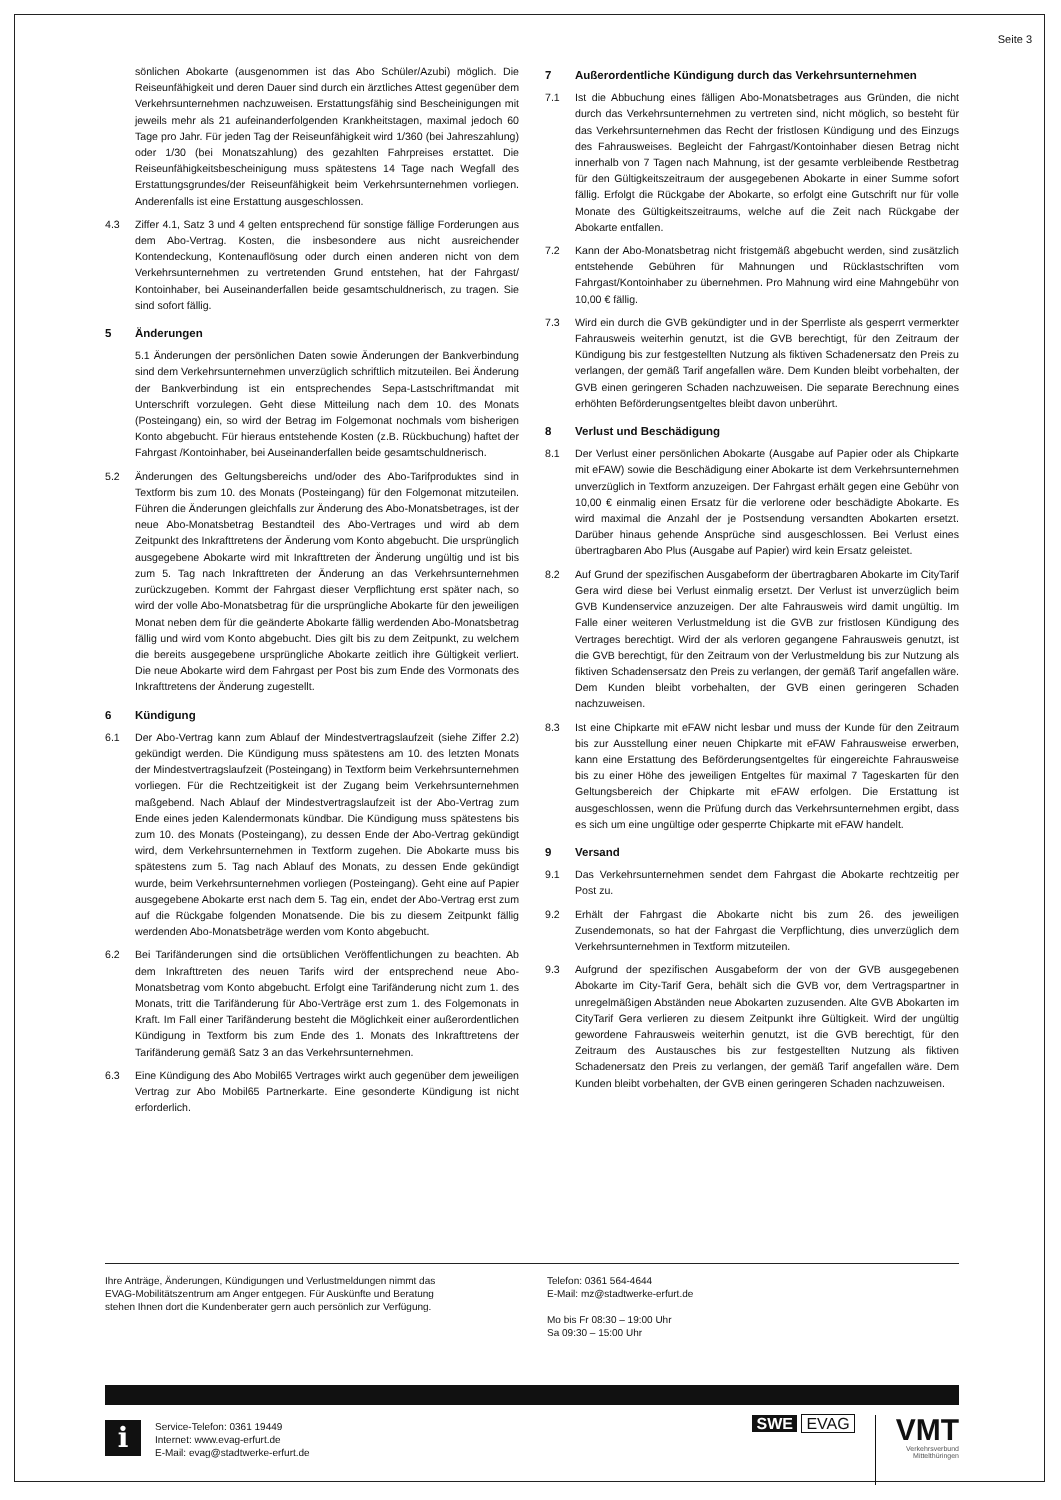Seite 3
sönlichen Abokarte (ausgenommen ist das Abo Schüler/Azubi) möglich. Die Reiseunfähigkeit und deren Dauer sind durch ein ärztliches Attest gegenüber dem Verkehrsunternehmen nachzuweisen. Erstattungsfähig sind Bescheinigungen mit jeweils mehr als 21 aufeinanderfolgenden Krankheitstagen, maximal jedoch 60 Tage pro Jahr. Für jeden Tag der Reiseunfähigkeit wird 1/360 (bei Jahreszahlung) oder 1/30 (bei Monatszahlung) des gezahlten Fahrpreises erstattet. Die Reiseunfähigkeitsbescheinigung muss spätestens 14 Tage nach Wegfall des Erstattungsgrundes/der Reiseunfähigkeit beim Verkehrsunternehmen vorliegen. Anderenfalls ist eine Erstattung ausgeschlossen.
4.3 Ziffer 4.1, Satz 3 und 4 gelten entsprechend für sonstige fällige Forderungen aus dem Abo-Vertrag. Kosten, die insbesondere aus nicht ausreichender Kontendeckung, Kontenauflösung oder durch einen anderen nicht von dem Verkehrsunternehmen zu vertretenden Grund entstehen, hat der Fahrgast/ Kontoinhaber, bei Auseinanderfallen beide gesamtschuldnerisch, zu tragen. Sie sind sofort fällig.
5 Änderungen
5.1 Änderungen der persönlichen Daten sowie Änderungen der Bankverbindung sind dem Verkehrsunternehmen unverzüglich schriftlich mitzuteilen. Bei Änderung der Bankverbindung ist ein entsprechendes Sepa-Lastschriftmandat mit Unterschrift vorzulegen. Geht diese Mitteilung nach dem 10. des Monats (Posteingang) ein, so wird der Betrag im Folgemonat nochmals vom bisherigen Konto abgebucht. Für hieraus entstehende Kosten (z.B. Rückbuchung) haftet der Fahrgast /Kontoinhaber, bei Auseinanderfallen beide gesamtschuldnerisch.
5.2 Änderungen des Geltungsbereichs und/oder des Abo-Tarifproduktes sind in Textform bis zum 10. des Monats (Posteingang) für den Folgemonat mitzuteilen. Führen die Änderungen gleichfalls zur Änderung des Abo-Monatsbetrages, ist der neue Abo-Monatsbetrag Bestandteil des Abo-Vertrages und wird ab dem Zeitpunkt des Inkrafttretens der Änderung vom Konto abgebucht. Die ursprünglich ausgegebene Abokarte wird mit Inkrafttreten der Änderung ungültig und ist bis zum 5. Tag nach Inkrafttreten der Änderung an das Verkehrsunternehmen zurückzugeben. Kommt der Fahrgast dieser Verpflichtung erst später nach, so wird der volle Abo-Monatsbetrag für die ursprüngliche Abokarte für den jeweiligen Monat neben dem für die geänderte Abokarte fällig werdenden Abo-Monatsbetrag fällig und wird vom Konto abgebucht. Dies gilt bis zu dem Zeitpunkt, zu welchem die bereits ausgegebene ursprüngliche Abokarte zeitlich ihre Gültigkeit verliert. Die neue Abokarte wird dem Fahrgast per Post bis zum Ende des Vormonats des Inkrafttretens der Änderung zugestellt.
6 Kündigung
6.1 Der Abo-Vertrag kann zum Ablauf der Mindestvertragslaufzeit (siehe Ziffer 2.2) gekündigt werden. Die Kündigung muss spätestens am 10. des letzten Monats der Mindestvertragslaufzeit (Posteingang) in Textform beim Verkehrsunternehmen vorliegen. Für die Rechtzeitigkeit ist der Zugang beim Verkehrsunternehmen maßgebend. Nach Ablauf der Mindestvertragslaufzeit ist der Abo-Vertrag zum Ende eines jeden Kalendermonats kündbar. Die Kündigung muss spätestens bis zum 10. des Monats (Posteingang), zu dessen Ende der Abo-Vertrag gekündigt wird, dem Verkehrsunternehmen in Textform zugehen. Die Abokarte muss bis spätestens zum 5. Tag nach Ablauf des Monats, zu dessen Ende gekündigt wurde, beim Verkehrsunternehmen vorliegen (Posteingang). Geht eine auf Papier ausgegebene Abokarte erst nach dem 5. Tag ein, endet der Abo-Vertrag erst zum auf die Rückgabe folgenden Monatsende. Die bis zu diesem Zeitpunkt fällig werdenden Abo-Monatsbeträge werden vom Konto abgebucht.
6.2 Bei Tarifänderungen sind die ortsüblichen Veröffentlichungen zu beachten. Ab dem Inkrafttreten des neuen Tarifs wird der entsprechend neue Abo-Monatsbetrag vom Konto abgebucht. Erfolgt eine Tarifänderung nicht zum 1. des Monats, tritt die Tarifänderung für Abo-Verträge erst zum 1. des Folgemonats in Kraft. Im Fall einer Tarifänderung besteht die Möglichkeit einer außerordentlichen Kündigung in Textform bis zum Ende des 1. Monats des Inkrafttretens der Tarifänderung gemäß Satz 3 an das Verkehrsunternehmen.
6.3 Eine Kündigung des Abo Mobil65 Vertrages wirkt auch gegenüber dem jeweiligen Vertrag zur Abo Mobil65 Partnerkarte. Eine gesonderte Kündigung ist nicht erforderlich.
7 Außerordentliche Kündigung durch das Verkehrsunternehmen
7.1 Ist die Abbuchung eines fälligen Abo-Monatsbetrages aus Gründen, die nicht durch das Verkehrsunternehmen zu vertreten sind, nicht möglich, so besteht für das Verkehrsunternehmen das Recht der fristlosen Kündigung und des Einzugs des Fahrausweises. Begleicht der Fahrgast/Kontoinhaber diesen Betrag nicht innerhalb von 7 Tagen nach Mahnung, ist der gesamte verbleibende Restbetrag für den Gültigkeitszeitraum der ausgegebenen Abokarte in einer Summe sofort fällig. Erfolgt die Rückgabe der Abokarte, so erfolgt eine Gutschrift nur für volle Monate des Gültigkeitszeitraums, welche auf die Zeit nach Rückgabe der Abokarte entfallen.
7.2 Kann der Abo-Monatsbetrag nicht fristgemäß abgebucht werden, sind zusätzlich entstehende Gebühren für Mahnungen und Rücklastschriften vom Fahrgast/Kontoinhaber zu übernehmen. Pro Mahnung wird eine Mahngebühr von 10,00 € fällig.
7.3 Wird ein durch die GVB gekündigter und in der Sperrliste als gesperrt vermerkter Fahrausweis weiterhin genutzt, ist die GVB berechtigt, für den Zeitraum der Kündigung bis zur festgestellten Nutzung als fiktiven Schadenersatz den Preis zu verlangen, der gemäß Tarif angefallen wäre. Dem Kunden bleibt vorbehalten, der GVB einen geringeren Schaden nachzuweisen. Die separate Berechnung eines erhöhten Beförderungsentgeltes bleibt davon unberührt.
8 Verlust und Beschädigung
8.1 Der Verlust einer persönlichen Abokarte (Ausgabe auf Papier oder als Chipkarte mit eFAW) sowie die Beschädigung einer Abokarte ist dem Verkehrsunternehmen unverzüglich in Textform anzuzeigen. Der Fahrgast erhält gegen eine Gebühr von 10,00 € einmalig einen Ersatz für die verlorene oder beschädigte Abokarte. Es wird maximal die Anzahl der je Postsendung versandten Abokarten ersetzt. Darüber hinaus gehende Ansprüche sind ausgeschlossen. Bei Verlust eines übertragbaren Abo Plus (Ausgabe auf Papier) wird kein Ersatz geleistet.
8.2 Auf Grund der spezifischen Ausgabeform der übertragbaren Abokarte im CityTarif Gera wird diese bei Verlust einmalig ersetzt. Der Verlust ist unverzüglich beim GVB Kundenservice anzuzeigen. Der alte Fahrausweis wird damit ungültig. Im Falle einer weiteren Verlustmeldung ist die GVB zur fristlosen Kündigung des Vertrages berechtigt. Wird der als verloren gegangene Fahrausweis genutzt, ist die GVB berechtigt, für den Zeitraum von der Verlustmeldung bis zur Nutzung als fiktiven Schadensersatz den Preis zu verlangen, der gemäß Tarif angefallen wäre. Dem Kunden bleibt vorbehalten, der GVB einen geringeren Schaden nachzuweisen.
8.3 Ist eine Chipkarte mit eFAW nicht lesbar und muss der Kunde für den Zeitraum bis zur Ausstellung einer neuen Chipkarte mit eFAW Fahrausweise erwerben, kann eine Erstattung des Beförderungsentgeltes für eingereichte Fahrausweise bis zu einer Höhe des jeweiligen Entgeltes für maximal 7 Tageskarten für den Geltungsbereich der Chipkarte mit eFAW erfolgen. Die Erstattung ist ausgeschlossen, wenn die Prüfung durch das Verkehrsunternehmen ergibt, dass es sich um eine ungültige oder gesperrte Chipkarte mit eFAW handelt.
9 Versand
9.1 Das Verkehrsunternehmen sendet dem Fahrgast die Abokarte rechtzeitig per Post zu.
9.2 Erhält der Fahrgast die Abokarte nicht bis zum 26. des jeweiligen Zusendemonats, so hat der Fahrgast die Verpflichtung, dies unverzüglich dem Verkehrsunternehmen in Textform mitzuteilen.
9.3 Aufgrund der spezifischen Ausgabeform der von der GVB ausgegebenen Abokarte im City-Tarif Gera, behält sich die GVB vor, dem Vertragspartner in unregelmäßigen Abständen neue Abokarten zuzusenden. Alte GVB Abokarten im CityTarif Gera verlieren zu diesem Zeitpunkt ihre Gültigkeit. Wird der ungültig gewordene Fahrausweis weiterhin genutzt, ist die GVB berechtigt, für den Zeitraum des Austausches bis zur festgestellten Nutzung als fiktiven Schadenersatz den Preis zu verlangen, der gemäß Tarif angefallen wäre. Dem Kunden bleibt vorbehalten, der GVB einen geringeren Schaden nachzuweisen.
Ihre Anträge, Änderungen, Kündigungen und Verlustmeldungen nimmt das
EVAG-Mobilitätszentrum am Anger entgegen. Für Auskünfte und Beratung
stehen Ihnen dort die Kundenberater gern auch persönlich zur Verfügung.
Telefon: 0361 564-4644
E-Mail: mz@stadtwerke-erfurt.de
Mo bis Fr 08:30 – 19:00 Uhr
Sa 09:30 – 15:00 Uhr
i
Service-Telefon: 0361 19449
Internet: www.evag-erfurt.de
E-Mail: evag@stadtwerke-erfurt.de
SWE EVAG
VMT
Verkehrsverbund
Mittelthüringen